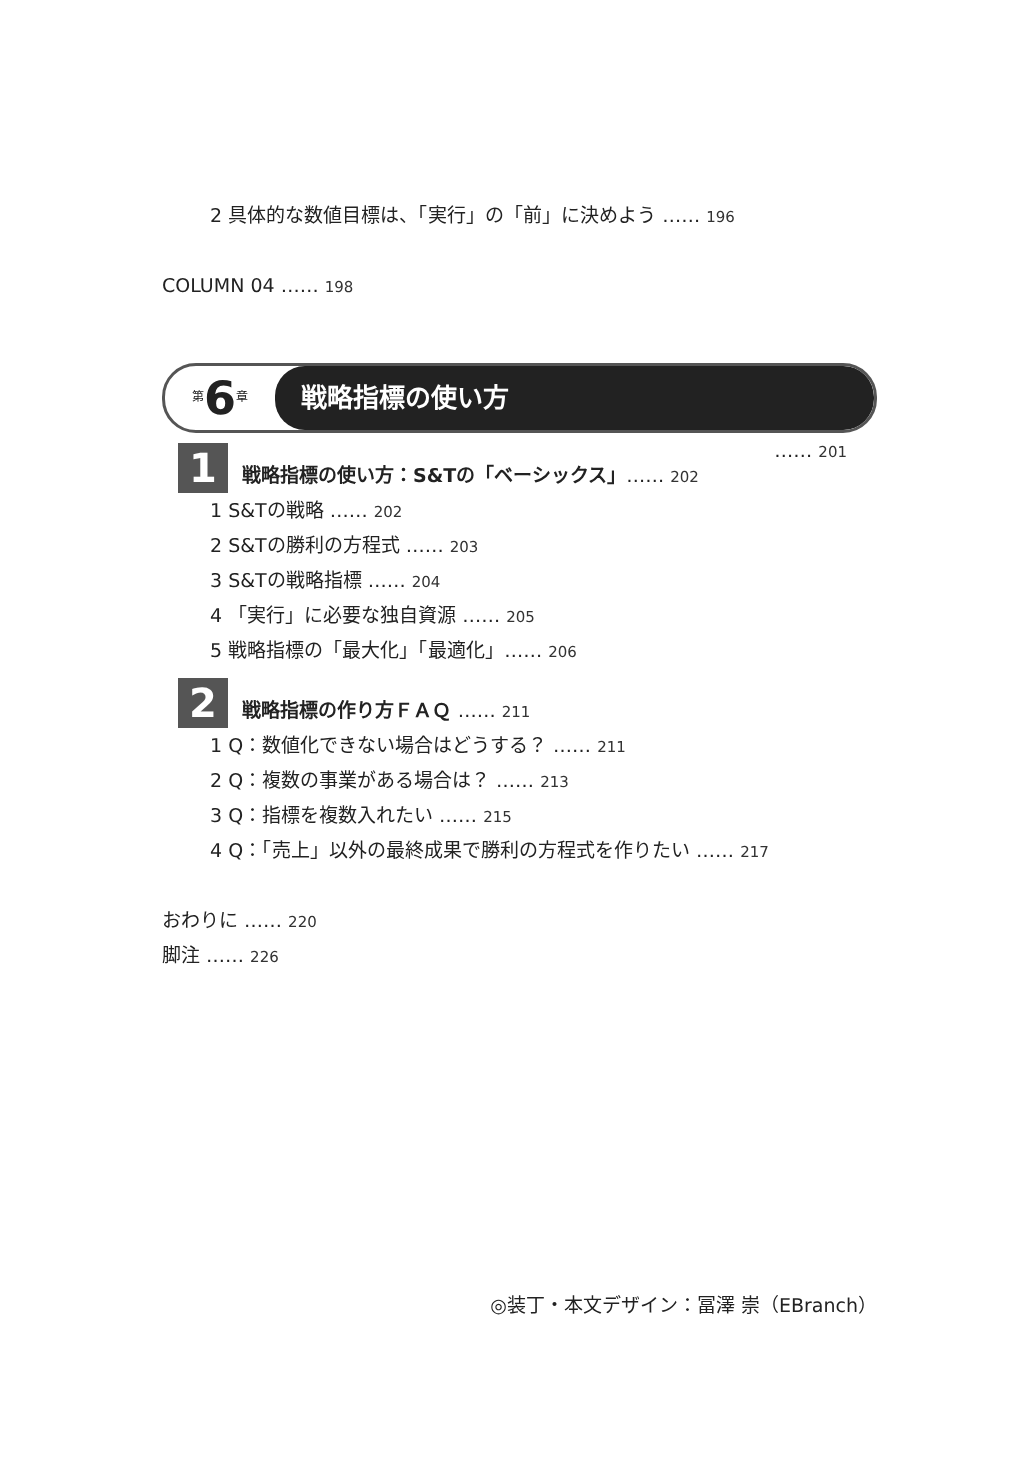2 具体的な数値目標は、「実行」の「前」に決めよう …… 196
COLUMN 04 …… 198
第6章
戦略指標の使い方
…… 201
1
戦略指標の使い方：S&Tの「ベーシックス」…… 202
1 S&Tの戦略 …… 202
2 S&Tの勝利の方程式 …… 203
3 S&Tの戦略指標 …… 204
4 「実行」に必要な独自資源 …… 205
5 戦略指標の「最大化」「最適化」…… 206
2
戦略指標の作り方ＦＡＱ …… 211
1 Q：数値化できない場合はどうする？ …… 211
2 Q：複数の事業がある場合は？ …… 213
3 Q：指標を複数入れたい …… 215
4 Q：「売上」以外の最終成果で勝利の方程式を作りたい …… 217
おわりに …… 220
脚注 …… 226
◎装丁・本文デザイン：冨澤 崇（EBranch）